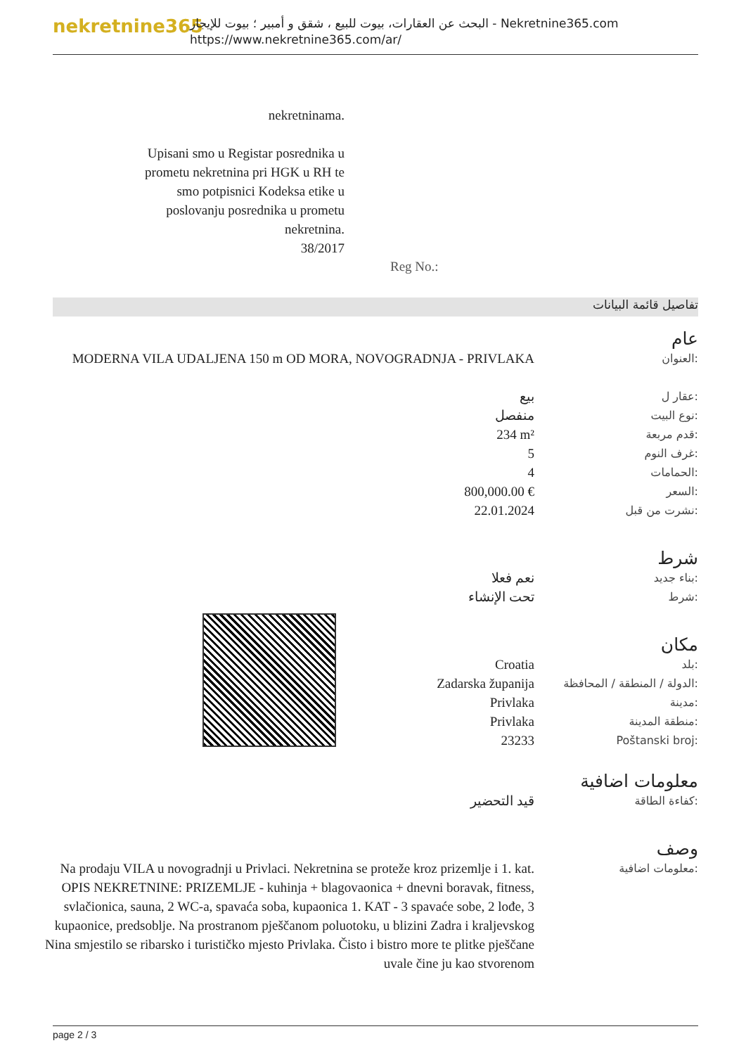nekretnine365
البحث عن العقارات، بيوت للبيع ، شقق و أمبير ؛ بيوت للإيجار - Nekretnine365.com
https://www.nekretnine365.com/ar/
nekretninama.
Upisani smo u Registar posrednika u prometu nekretnina pri HGK u RH te smo potpisnici Kodeksa etike u poslovanju posrednika u prometu nekretnina.
38/2017
Reg No.:
تفاصيل قائمة البيانات
عام
| MODERNA VILA UDALJENA 150 m OD MORA, NOVOGRADNJA - PRIVLAKA | العنوان: |
| بيع | عقار ل: |
| منفصل | نوع البيت: |
| 234 m² | قدم مربعة: |
| 5 | غرف النوم: |
| 4 | الحمامات: |
| 800,000.00 € | السعر: |
| 22.01.2024 | نشرت من قبل: |
شرط
| نعم فعلا | بناء جديد: |
| تحت الإنشاء | شرط: |
مكان
| Croatia | بلد: |
| Zadarska županija | الدولة / المنطقة / المحافظة: |
| Privlaka | مدينة: |
| Privlaka | منطقة المدينة: |
| 23233 | Poštanski broj: |
معلومات اضافية
| قيد التحضير | كفاءة الطاقة: |
وصف
| Na prodaju VILA u novogradnji u Privlaci. Nekretnina se proteže kroz prizemlje i 1. kat. OPIS NEKRETNINE: PRIZEMLJE - kuhinja + blagovaonica + dnevni boravak, fitness, svlačionica, sauna, 2 WC-a, spavaća soba, kupaonica 1. KAT - 3 spavaće sobe, 2 lođe, 3 kupaonice, predsoblje. Na prostranom pješčanom poluotoku, u blizini Zadra i kraljevskog Nina smjestilo se ribarsko i turističko mjesto Privlaka. Čisto i bistro more te plitke pješčane uvale čine ju kao stvorenom | معلومات اضافية: |
page 2 / 3